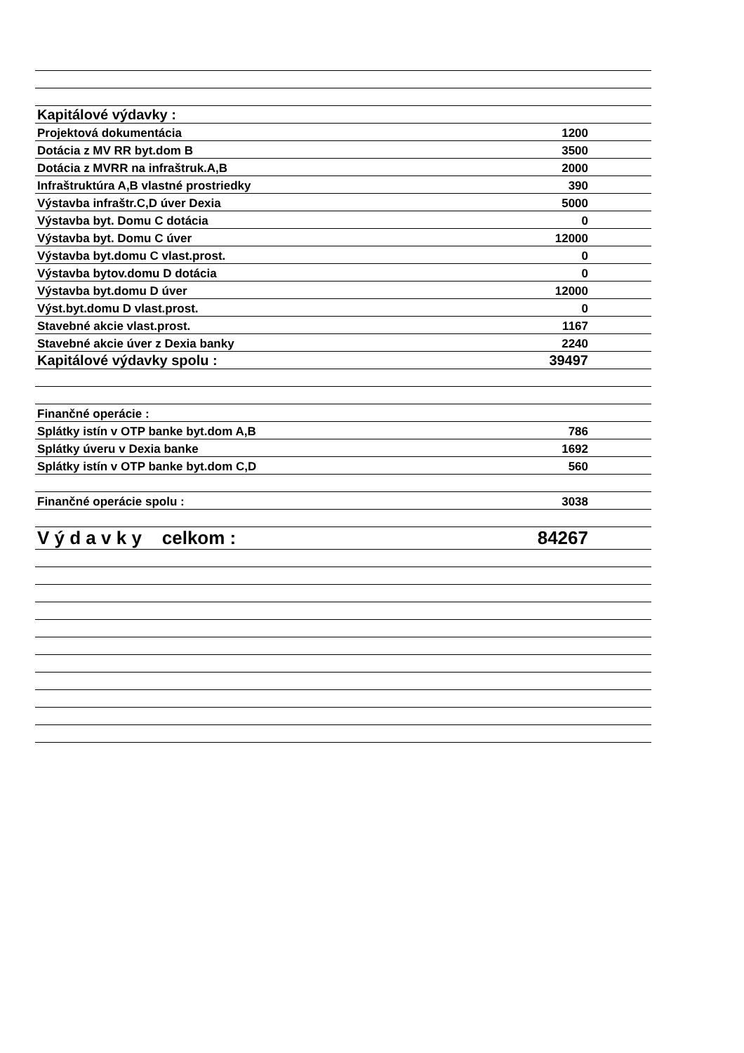| Kapitálové výdavky : | |
| Projektová dokumentácia | 1200 |
| Dotácia z MV RR byt.dom B | 3500 |
| Dotácia z MVRR na infraštruk.A,B | 2000 |
| Infraštruktúra A,B vlastné prostriedky | 390 |
| Výstavba infraštr.C,D úver Dexia | 5000 |
| Výstavba byt. Domu C dotácia | 0 |
| Výstavba byt. Domu C úver | 12000 |
| Výstavba byt.domu C vlast.prost. | 0 |
| Výstavba bytov.domu D dotácia | 0 |
| Výstavba byt.domu D úver | 12000 |
| Výst.byt.domu D vlast.prost. | 0 |
| Stavebné akcie vlast.prost. | 1167 |
| Stavebné akcie úver z Dexia banky | 2240 |
| Kapitálové výdavky spolu : | 39497 |
| Finančné operácie : | |
| Splátky istín v OTP banke byt.dom A,B | 786 |
| Splátky úveru v Dexia banke | 1692 |
| Splátky istín v OTP banke byt.dom C,D | 560 |
| Finančné operácie spolu : | 3038 |
| V ý d a v k y celkom : | 84267 |